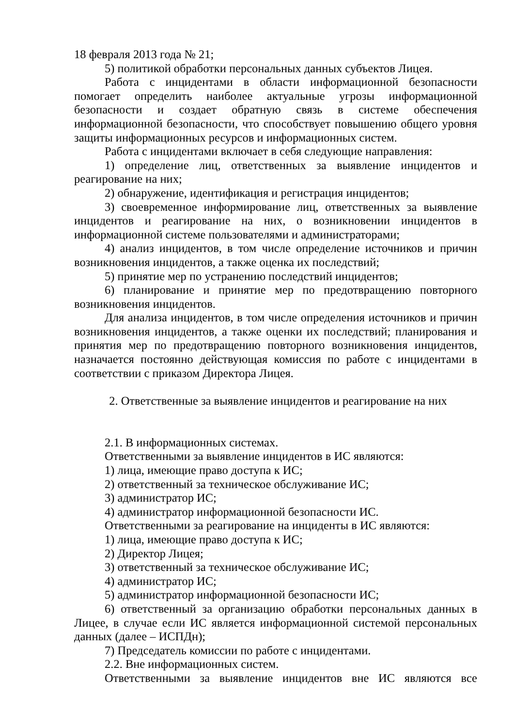18 февраля 2013 года № 21;
5) политикой обработки персональных данных субъектов Лицея.
Работа с инцидентами в области информационной безопасности помогает определить наиболее актуальные угрозы информационной безопасности и создает обратную связь в системе обеспечения информационной безопасности, что способствует повышению общего уровня защиты информационных ресурсов и информационных систем.
Работа с инцидентами включает в себя следующие направления:
1) определение лиц, ответственных за выявление инцидентов и реагирование на них;
2) обнаружение, идентификация и регистрация инцидентов;
3) своевременное информирование лиц, ответственных за выявление инцидентов и реагирование на них, о возникновении инцидентов в информационной системе пользователями и администраторами;
4) анализ инцидентов, в том числе определение источников и причин возникновения инцидентов, а также оценка их последствий;
5) принятие мер по устранению последствий инцидентов;
6) планирование и принятие мер по предотвращению повторного возникновения инцидентов.
Для анализа инцидентов, в том числе определения источников и причин возникновения инцидентов, а также оценки их последствий; планирования и принятия мер по предотвращению повторного возникновения инцидентов, назначается постоянно действующая комиссия по работе с инцидентами в соответствии с приказом Директора Лицея.
2. Ответственные за выявление инцидентов и реагирование на них
2.1. В информационных системах.
Ответственными за выявление инцидентов в ИС являются:
1) лица, имеющие право доступа к ИС;
2) ответственный за техническое обслуживание ИС;
3) администратор ИС;
4) администратор информационной безопасности ИС.
Ответственными за реагирование на инциденты в ИС являются:
1) лица, имеющие право доступа к ИС;
2) Директор Лицея;
3) ответственный за техническое обслуживание ИС;
4) администратор ИС;
5) администратор информационной безопасности ИС;
6) ответственный за организацию обработки персональных данных в Лицее, в случае если ИС является информационной системой персональных данных (далее – ИСПДн);
7) Председатель комиссии по работе с инцидентами.
2.2. Вне информационных систем.
Ответственными за выявление инцидентов вне ИС являются все